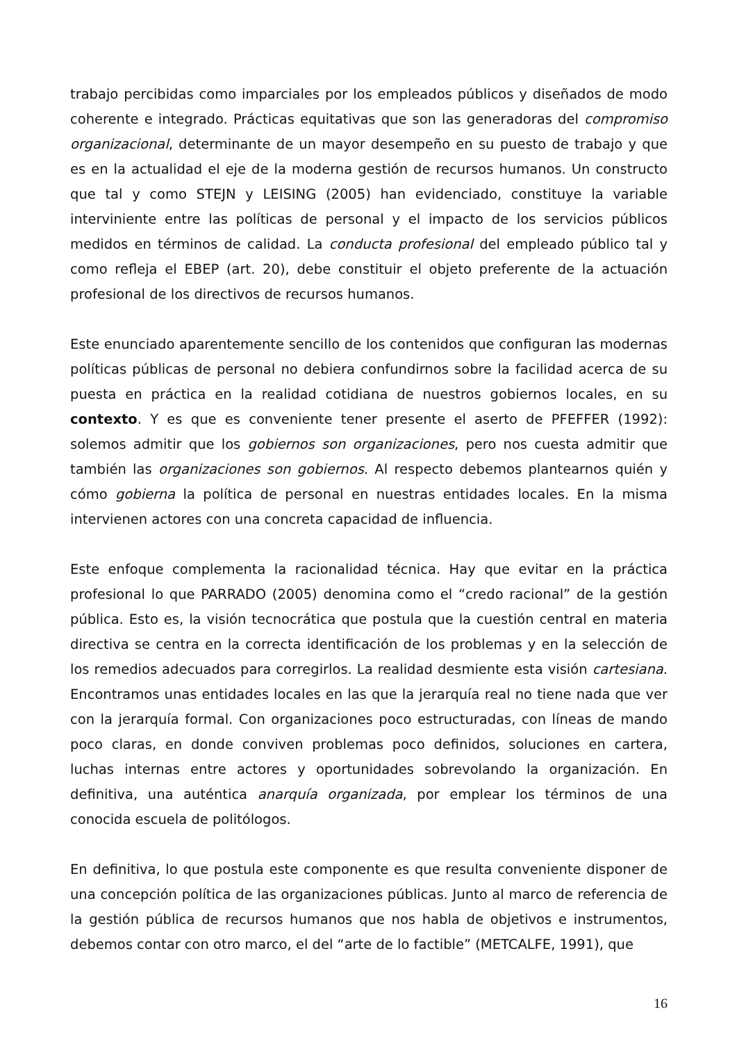trabajo percibidas como imparciales por los empleados públicos y diseñados de modo coherente e integrado. Prácticas equitativas que son las generadoras del compromiso organizacional, determinante de un mayor desempeño en su puesto de trabajo y que es en la actualidad el eje de la moderna gestión de recursos humanos. Un constructo que tal y como STEJN y LEISING (2005) han evidenciado, constituye la variable interviniente entre las políticas de personal y el impacto de los servicios públicos medidos en términos de calidad. La conducta profesional del empleado público tal y como refleja el EBEP (art. 20), debe constituir el objeto preferente de la actuación profesional de los directivos de recursos humanos.
Este enunciado aparentemente sencillo de los contenidos que configuran las modernas políticas públicas de personal no debiera confundirnos sobre la facilidad acerca de su puesta en práctica en la realidad cotidiana de nuestros gobiernos locales, en su contexto. Y es que es conveniente tener presente el aserto de PFEFFER (1992): solemos admitir que los gobiernos son organizaciones, pero nos cuesta admitir que también las organizaciones son gobiernos. Al respecto debemos plantearnos quién y cómo gobierna la política de personal en nuestras entidades locales. En la misma intervienen actores con una concreta capacidad de influencia.
Este enfoque complementa la racionalidad técnica. Hay que evitar en la práctica profesional lo que PARRADO (2005) denomina como el “credo racional” de la gestión pública. Esto es, la visión tecnocrática que postula que la cuestión central en materia directiva se centra en la correcta identificación de los problemas y en la selección de los remedios adecuados para corregirlos. La realidad desmiente esta visión cartesiana. Encontramos unas entidades locales en las que la jerarquía real no tiene nada que ver con la jerarquía formal. Con organizaciones poco estructuradas, con líneas de mando poco claras, en donde conviven problemas poco definidos, soluciones en cartera, luchas internas entre actores y oportunidades sobrevolando la organización. En definitiva, una auténtica anarquía organizada, por emplear los términos de una conocida escuela de politólogos.
En definitiva, lo que postula este componente es que resulta conveniente disponer de una concepción política de las organizaciones públicas. Junto al marco de referencia de la gestión pública de recursos humanos que nos habla de objetivos e instrumentos, debemos contar con otro marco, el del “arte de lo factible” (METCALFE, 1991), que
16